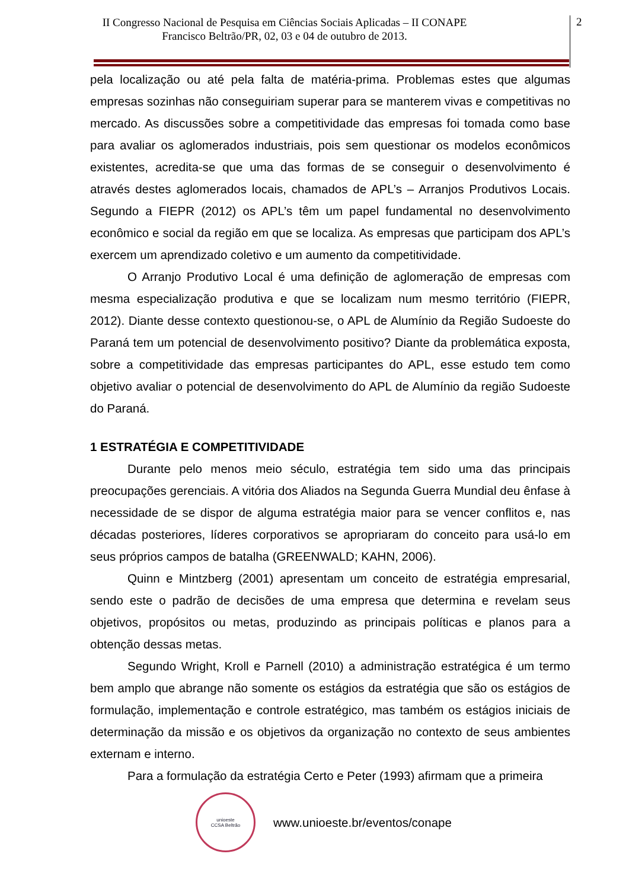II Congresso Nacional de Pesquisa em Ciências Sociais Aplicadas – II CONAPE
Francisco Beltrão/PR, 02, 03 e 04 de outubro de 2013.
2
pela localização ou até pela falta de matéria-prima. Problemas estes que algumas empresas sozinhas não conseguiriam superar para se manterem vivas e competitivas no mercado. As discussões sobre a competitividade das empresas foi tomada como base para avaliar os aglomerados industriais, pois sem questionar os modelos econômicos existentes, acredita-se que uma das formas de se conseguir o desenvolvimento é através destes aglomerados locais, chamados de APL’s – Arranjos Produtivos Locais. Segundo a FIEPR (2012) os APL’s têm um papel fundamental no desenvolvimento econômico e social da região em que se localiza. As empresas que participam dos APL’s exercem um aprendizado coletivo e um aumento da competitividade.
O Arranjo Produtivo Local é uma definição de aglomeração de empresas com mesma especialização produtiva e que se localizam num mesmo território (FIEPR, 2012). Diante desse contexto questionou-se, o APL de Alumínio da Região Sudoeste do Paraná tem um potencial de desenvolvimento positivo? Diante da problemática exposta, sobre a competitividade das empresas participantes do APL, esse estudo tem como objetivo avaliar o potencial de desenvolvimento do APL de Alumínio da região Sudoeste do Paraná.
1 ESTRATÉGIA E COMPETITIVIDADE
Durante pelo menos meio século, estratégia tem sido uma das principais preocupações gerenciais. A vitória dos Aliados na Segunda Guerra Mundial deu ênfase à necessidade de se dispor de alguma estratégia maior para se vencer conflitos e, nas décadas posteriores, líderes corporativos se apropriaram do conceito para usá-lo em seus próprios campos de batalha (GREENWALD; KAHN, 2006).
Quinn e Mintzberg (2001) apresentam um conceito de estratégia empresarial, sendo este o padrão de decisões de uma empresa que determina e revelam seus objetivos, propósitos ou metas, produzindo as principais políticas e planos para a obtenção dessas metas.
Segundo Wright, Kroll e Parnell (2010) a administração estratégica é um termo bem amplo que abrange não somente os estágios da estratégia que são os estágios de formulação, implementação e controle estratégico, mas também os estágios iniciais de determinação da missão e os objetivos da organização no contexto de seus ambientes externam e interno.
Para a formulação da estratégia Certo e Peter (1993) afirmam que a primeira
unioeste
CCSA Beltrão
www.unioeste.br/eventos/conape